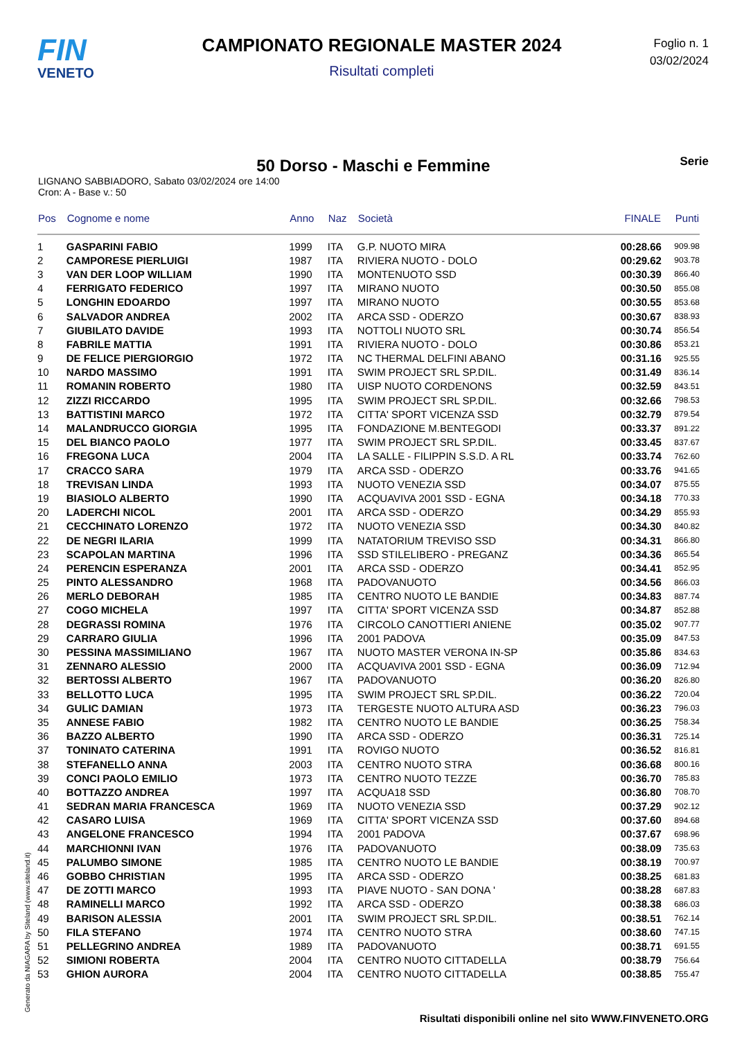FIN
VENETO
CAMPIONATO REGIONALE MASTER 2024
Risultati completi
Foglio n. 1
03/02/2024
50 Dorso - Maschi e Femmine
Serie
LIGNANO SABBIADORO, Sabato 03/02/2024 ore 14:00
Cron: A - Base v.: 50
| Pos | Cognome e nome | Anno | Naz | Società | FINALE | Punti |
| --- | --- | --- | --- | --- | --- | --- |
| 1 | GASPARINI FABIO | 1999 | ITA | G.P. NUOTO MIRA | 00:28.66 | 909.98 |
| 2 | CAMPORESE PIERLUIGI | 1987 | ITA | RIVIERA NUOTO - DOLO | 00:29.62 | 903.78 |
| 3 | VAN DER LOOP WILLIAM | 1990 | ITA | MONTENUOTO SSD | 00:30.39 | 866.40 |
| 4 | FERRIGATO FEDERICO | 1997 | ITA | MIRANO NUOTO | 00:30.50 | 855.08 |
| 5 | LONGHIN EDOARDO | 1997 | ITA | MIRANO NUOTO | 00:30.55 | 853.68 |
| 6 | SALVADOR ANDREA | 2002 | ITA | ARCA SSD - ODERZO | 00:30.67 | 838.93 |
| 7 | GIUBILATO DAVIDE | 1993 | ITA | NOTTOLI NUOTO SRL | 00:30.74 | 856.54 |
| 8 | FABRILE MATTIA | 1991 | ITA | RIVIERA NUOTO - DOLO | 00:30.86 | 853.21 |
| 9 | DE FELICE PIERGIORGIO | 1972 | ITA | NC THERMAL DELFINI ABANO | 00:31.16 | 925.55 |
| 10 | NARDO MASSIMO | 1991 | ITA | SWIM PROJECT SRL SP.DIL. | 00:31.49 | 836.14 |
| 11 | ROMANIN ROBERTO | 1980 | ITA | UISP NUOTO CORDENONS | 00:32.59 | 843.51 |
| 12 | ZIZZI RICCARDO | 1995 | ITA | SWIM PROJECT SRL SP.DIL. | 00:32.66 | 798.53 |
| 13 | BATTISTINI MARCO | 1972 | ITA | CITTA' SPORT VICENZA SSD | 00:32.79 | 879.54 |
| 14 | MALANDRUCCO GIORGIA | 1995 | ITA | FONDAZIONE M.BENTEGODI | 00:33.37 | 891.22 |
| 15 | DEL BIANCO PAOLO | 1977 | ITA | SWIM PROJECT SRL SP.DIL. | 00:33.45 | 837.67 |
| 16 | FREGONA LUCA | 2004 | ITA | LA SALLE - FILIPPIN S.S.D. A RL | 00:33.74 | 762.60 |
| 17 | CRACCO SARA | 1979 | ITA | ARCA SSD - ODERZO | 00:33.76 | 941.65 |
| 18 | TREVISAN LINDA | 1993 | ITA | NUOTO VENEZIA SSD | 00:34.07 | 875.55 |
| 19 | BIASIOLO ALBERTO | 1990 | ITA | ACQUAVIVA 2001 SSD - EGNA | 00:34.18 | 770.33 |
| 20 | LADERCHI NICOL | 2001 | ITA | ARCA SSD - ODERZO | 00:34.29 | 855.93 |
| 21 | CECCHINATO LORENZO | 1972 | ITA | NUOTO VENEZIA SSD | 00:34.30 | 840.82 |
| 22 | DE NEGRI ILARIA | 1999 | ITA | NATATORIUM TREVISO SSD | 00:34.31 | 866.80 |
| 23 | SCAPOLAN MARTINA | 1996 | ITA | SSD STILELIBERO - PREGANZ | 00:34.36 | 865.54 |
| 24 | PERENCIN ESPERANZA | 2001 | ITA | ARCA SSD - ODERZO | 00:34.41 | 852.95 |
| 25 | PINTO ALESSANDRO | 1968 | ITA | PADOVANUOTO | 00:34.56 | 866.03 |
| 26 | MERLO DEBORAH | 1985 | ITA | CENTRO NUOTO LE BANDIE | 00:34.83 | 887.74 |
| 27 | COGO MICHELA | 1997 | ITA | CITTA' SPORT VICENZA SSD | 00:34.87 | 852.88 |
| 28 | DEGRASSI ROMINA | 1976 | ITA | CIRCOLO CANOTTIERI ANIENE | 00:35.02 | 907.77 |
| 29 | CARRARO GIULIA | 1996 | ITA | 2001 PADOVA | 00:35.09 | 847.53 |
| 30 | PESSINA MASSIMILIANO | 1967 | ITA | NUOTO MASTER VERONA IN-SP | 00:35.86 | 834.63 |
| 31 | ZENNARO ALESSIO | 2000 | ITA | ACQUAVIVA 2001 SSD - EGNA | 00:36.09 | 712.94 |
| 32 | BERTOSSI ALBERTO | 1967 | ITA | PADOVANUOTO | 00:36.20 | 826.80 |
| 33 | BELLOTTO LUCA | 1995 | ITA | SWIM PROJECT SRL SP.DIL. | 00:36.22 | 720.04 |
| 34 | GULIC DAMIAN | 1973 | ITA | TERGESTE NUOTO ALTURA ASD | 00:36.23 | 796.03 |
| 35 | ANNESE FABIO | 1982 | ITA | CENTRO NUOTO LE BANDIE | 00:36.25 | 758.34 |
| 36 | BAZZO ALBERTO | 1990 | ITA | ARCA SSD - ODERZO | 00:36.31 | 725.14 |
| 37 | TONINATO CATERINA | 1991 | ITA | ROVIGO NUOTO | 00:36.52 | 816.81 |
| 38 | STEFANELLO ANNA | 2003 | ITA | CENTRO NUOTO STRA | 00:36.68 | 800.16 |
| 39 | CONCI PAOLO EMILIO | 1973 | ITA | CENTRO NUOTO TEZZE | 00:36.70 | 785.83 |
| 40 | BOTTAZZO ANDREA | 1997 | ITA | ACQUA18 SSD | 00:36.80 | 708.70 |
| 41 | SEDRAN MARIA FRANCESCA | 1969 | ITA | NUOTO VENEZIA SSD | 00:37.29 | 902.12 |
| 42 | CASARO LUISA | 1969 | ITA | CITTA' SPORT VICENZA SSD | 00:37.60 | 894.68 |
| 43 | ANGELONE FRANCESCO | 1994 | ITA | 2001 PADOVA | 00:37.67 | 698.96 |
| 44 | MARCHIONNI IVAN | 1976 | ITA | PADOVANUOTO | 00:38.09 | 735.63 |
| 45 | PALUMBO SIMONE | 1985 | ITA | CENTRO NUOTO LE BANDIE | 00:38.19 | 700.97 |
| 46 | GOBBO CHRISTIAN | 1995 | ITA | ARCA SSD - ODERZO | 00:38.25 | 681.83 |
| 47 | DE ZOTTI MARCO | 1993 | ITA | PIAVE NUOTO - SAN DONA ' | 00:38.28 | 687.83 |
| 48 | RAMINELLI MARCO | 1992 | ITA | ARCA SSD - ODERZO | 00:38.38 | 686.03 |
| 49 | BARISON ALESSIA | 2001 | ITA | SWIM PROJECT SRL SP.DIL. | 00:38.51 | 762.14 |
| 50 | FILA STEFANO | 1974 | ITA | CENTRO NUOTO STRA | 00:38.60 | 747.15 |
| 51 | PELLEGRINO ANDREA | 1989 | ITA | PADOVANUOTO | 00:38.71 | 691.55 |
| 52 | SIMIONI ROBERTA | 2004 | ITA | CENTRO NUOTO CITTADELLA | 00:38.79 | 756.64 |
| 53 | GHION AURORA | 2004 | ITA | CENTRO NUOTO CITTADELLA | 00:38.85 | 755.47 |
Generato da NIAGARA by Siteland (www.siteland.it)
Risultati disponibili online nel sito WWW.FINVENETO.ORG